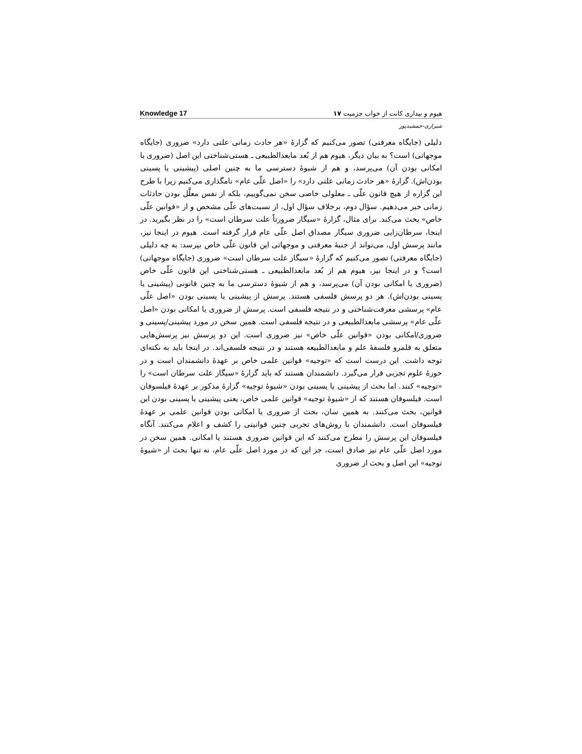هیوم و بیداری کانت از خواب جزمیت ۱۷ Knowledge 17
شیرازی-جمشیدپور
دلیلی (جایگاه معرفتی) تصور می‌کنیم که گزارهٔ «هر حادث زمانی علتی دارد» ضروری (جایگاه موجهاتی) است؟ به بیان دیگر، هیوم هم از بُعد مابعدالطبیعی ـ هستی‌شناختی این اصل (ضروری یا امکانی بودن آن) می‌پرسد، و هم از شیوهٔ دسترسی ما به چنین اصلی (پیشینی یا پسینی بودن‌اش). گزارهٔ «هر حادث زمانی علتی دارد» را «اصل علّی عام» نامگذاری می‌کنیم زیرا با طرح این گزاره از هیچ قانون علّی ـ معلولی خاصی سخن نمی‌گوییم، بلکه از نفس معلَّل بودن حادثات زمانی خبر می‌دهیم. سؤال دوم، برخلاف سؤال اول، از نسبت‌های علّی مشخص و از «قوانین علّی خاص» بحث می‌کند. برای مثال، گزارهٔ «سیگار ضرورتاً علت سرطان است» را در نظر بگیرید. در اینجا، سرطان‌زایی ضروری سیگار مصداق اصل علّی عام قرار گرفته است. هیوم در اینجا نیز، مانند پرسش اول، می‌تواند از جنبهٔ معرفتی و موجهاتی این قانون علّی خاص بپرسد: به چه دلیلی (جایگاه معرفتی) تصور می‌کنیم که گزارهٔ «سیگار علت سرطان است» ضروری (جایگاه موجهاتی) است؟ و در اینجا نیز، هیوم هم از بُعد مابعدالطبیعی ـ هستی‌شناختی این قانون علّی خاص (ضروری یا امکانی بودن آن) می‌پرسد، و هم از شیوهٔ دسترسی ما به چنین قانونی (پیشینی یا پسینی بودن‌اش). هر دو پرسش فلسفی هستند. پرسش از پیشینی یا پسینی بودن «اصل علّی عام» پرسشی معرفت‌شناختی و در نتیجه فلسفی است. پرسش از ضروری یا امکانی بودن «اصل علّی عام» پرسشی مابعدالطبیعی و در نتیجه فلسفی است. همین سخن در مورد پیشینی/پسینی و ضروری/امکانی بودن «قوانین علّی خاص» نیز ضروری است. این دو پرسش نیز پرسش‌هایی متعلق به قلمرو فلسفهٔ علم و مابعدالطبیعه هستند و در نتیجه فلسفی‌اند. در اینجا باید به نکته‌ای توجه داشت. این درست است که «توجیه» قوانین علمی خاص بر عهدهٔ دانشمندان است و در حوزهٔ علوم تجربی قرار می‌گیرد. دانشمندان هستند که باید گزارهٔ «سیگار علت سرطان است» را «توجیه» کنند. اما بحث از پیشینی یا پسینی بودن «شیوهٔ توجیه» گزارهٔ مذکور بر عهدهٔ فیلسوفان است. فیلسوفان هستند که از «شیوهٔ توجیه» قوانین علمی خاص، یعنی پیشینی یا پسینی بودن این قوانین، بحث می‌کنند. به همین سان، بحث از ضروری یا امکانی بودن قوانین علمی بر عهدهٔ فیلسوفان است. دانشمندان با روش‌های تجربی چنین قوانینی را کشف و اعلام می‌کنند. آنگاه فیلسوفان این پرسش را مطرح می‌کنند که این قوانین ضروری هستند یا امکانی. همین سخن در مورد اصل علّی عام نیز صادق است، جز این که در مورد اصل علّی عام، نه تنها بحث از «شیوهٔ توجیه» این اصل و بحث از ضروری